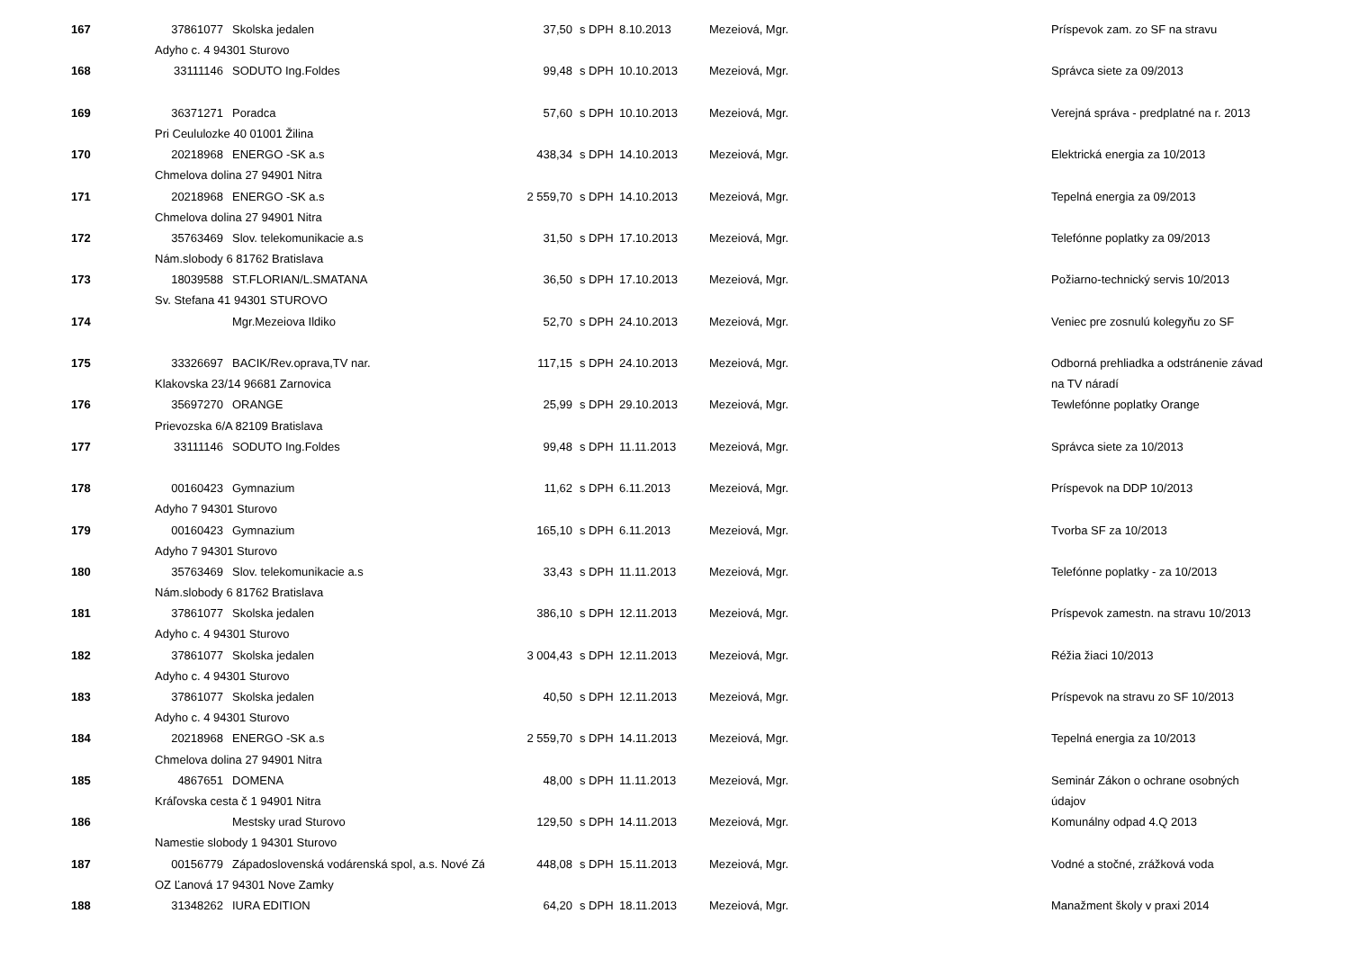| 167 | 37861077 | Skolska jedalen | 37,50 | s DPH | 8.10.2013 | Mezeiová, Mgr. | Príspevok zam. zo SF na stravu |
| | Adyho c. 4 94301 Sturovo | | | | | | |
| 168 | 33111146 | SODUTO Ing.Foldes | 99,48 | s DPH | 10.10.2013 | Mezeiová, Mgr. | Správca siete za 09/2013 |
| 169 | 36371271 | Poradca | 57,60 | s DPH | 10.10.2013 | Mezeiová, Mgr. | Verejná správa - predplatné na r. 2013 |
| | Pri Ceululozke 40 01001 Žilina | | | | | | |
| 170 | 20218968 | ENERGO -SK a.s | 438,34 | s DPH | 14.10.2013 | Mezeiová, Mgr. | Elektrická energia za 10/2013 |
| | Chmelova dolina 27 94901 Nitra | | | | | | |
| 171 | 20218968 | ENERGO -SK a.s | 2 559,70 | s DPH | 14.10.2013 | Mezeiová, Mgr. | Tepelná energia za 09/2013 |
| | Chmelova dolina 27 94901 Nitra | | | | | | |
| 172 | 35763469 | Slov. telekomunikacie a.s | 31,50 | s DPH | 17.10.2013 | Mezeiová, Mgr. | Telefónne poplatky za 09/2013 |
| | Nám.slobody 6 81762 Bratislava | | | | | | |
| 173 | 18039588 | ST.FLORIAN/L.SMATANA | 36,50 | s DPH | 17.10.2013 | Mezeiová, Mgr. | Požiarno-technický servis 10/2013 |
| | Sv. Stefana 41 94301 STUROVO | | | | | | |
| 174 | | Mgr.Mezeiova Ildiko | 52,70 | s DPH | 24.10.2013 | Mezeiová, Mgr. | Veniec pre zosnulú kolegyňu zo SF |
| 175 | 33326697 | BACIK/Rev.oprava,TV nar. | 117,15 | s DPH | 24.10.2013 | Mezeiová, Mgr. | Odborná prehliadka a odstránenie závad |
| | Klakovska 23/14 96681 Zarnovica | | | | | | na TV náradí |
| 176 | 35697270 | ORANGE | 25,99 | s DPH | 29.10.2013 | Mezeiová, Mgr. | Tewlefónne poplatky Orange |
| | Prievozska 6/A 82109 Bratislava | | | | | | |
| 177 | 33111146 | SODUTO Ing.Foldes | 99,48 | s DPH | 11.11.2013 | Mezeiová, Mgr. | Správca siete za 10/2013 |
| 178 | 00160423 | Gymnazium | 11,62 | s DPH | 6.11.2013 | Mezeiová, Mgr. | Príspevok na DDP 10/2013 |
| | Adyho 7 94301 Sturovo | | | | | | |
| 179 | 00160423 | Gymnazium | 165,10 | s DPH | 6.11.2013 | Mezeiová, Mgr. | Tvorba SF za 10/2013 |
| | Adyho 7 94301 Sturovo | | | | | | |
| 180 | 35763469 | Slov. telekomunikacie a.s | 33,43 | s DPH | 11.11.2013 | Mezeiová, Mgr. | Telefónne poplatky - za 10/2013 |
| | Nám.slobody 6 81762 Bratislava | | | | | | |
| 181 | 37861077 | Skolska jedalen | 386,10 | s DPH | 12.11.2013 | Mezeiová, Mgr. | Príspevok zamestn. na stravu 10/2013 |
| | Adyho c. 4 94301 Sturovo | | | | | | |
| 182 | 37861077 | Skolska jedalen | 3 004,43 | s DPH | 12.11.2013 | Mezeiová, Mgr. | Réžia žiaci 10/2013 |
| | Adyho c. 4 94301 Sturovo | | | | | | |
| 183 | 37861077 | Skolska jedalen | 40,50 | s DPH | 12.11.2013 | Mezeiová, Mgr. | Príspevok na stravu zo SF 10/2013 |
| | Adyho c. 4 94301 Sturovo | | | | | | |
| 184 | 20218968 | ENERGO -SK a.s | 2 559,70 | s DPH | 14.11.2013 | Mezeiová, Mgr. | Tepelná energia za 10/2013 |
| | Chmelova dolina 27 94901 Nitra | | | | | | |
| 185 | 4867651 | DOMENA | 48,00 | s DPH | 11.11.2013 | Mezeiová, Mgr. | Seminár Zákon o ochrane osobných |
| | Kráľovska cesta č 1 94901 Nitra | | | | | | údajov |
| 186 | | Mestsky urad Sturovo | 129,50 | s DPH | 14.11.2013 | Mezeiová, Mgr. | Komunálny odpad 4.Q 2013 |
| | Namestie slobody 1 94301 Sturovo | | | | | | |
| 187 | 00156779 | Západoslovenská vodárenská spol, a.s. Nové Zá | 448,08 | s DPH | 15.11.2013 | Mezeiová, Mgr. | Vodné a stočné, zrážková voda |
| | OZ Ľanová 17 94301 Nove Zamky | | | | | | |
| 188 | 31348262 | IURA EDITION | 64,20 | s DPH | 18.11.2013 | Mezeiová, Mgr. | Manažment školy v praxi 2014 |